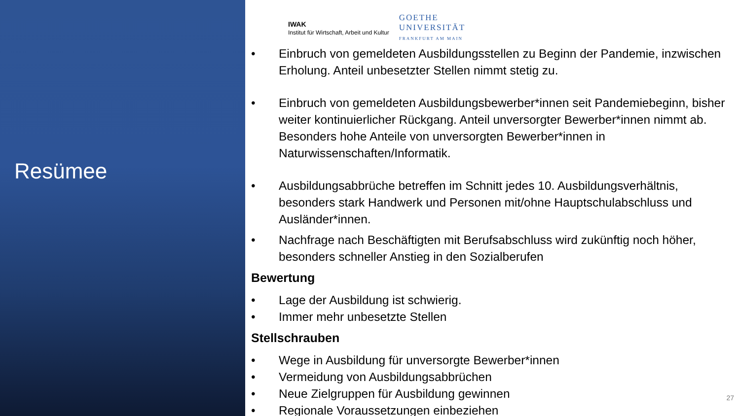Resümee
IWAK
Institut für Wirtschaft, Arbeit und Kultur
GOETHE
UNIVERSITÄT
FRANKFURT AM MAIN
• Einbruch von gemeldeten Ausbildungsstellen zu Beginn der Pandemie, inzwischen Erholung. Anteil unbesetzter Stellen nimmt stetig zu.
• Einbruch von gemeldeten Ausbildungsbewerber*innen seit Pandemiebeginn, bisher weiter kontinuierlicher Rückgang. Anteil unversorgter Bewerber*innen nimmt ab. Besonders hohe Anteile von unversorgten Bewerber*innen in Naturwissenschaften/Informatik.
• Ausbildungsabbrüche betreffen im Schnitt jedes 10. Ausbildungsverhältnis, besonders stark Handwerk und Personen mit/ohne Hauptschulabschluss und Ausländer*innen.
• Nachfrage nach Beschäftigten mit Berufsabschluss wird zukünftig noch höher, besonders schneller Anstieg in den Sozialberufen
Bewertung
• Lage der Ausbildung ist schwierig.
• Immer mehr unbesetzte Stellen
Stellschrauben
• Wege in Ausbildung für unversorgte Bewerber*innen
• Vermeidung von Ausbildungsabbrüchen
• Neue Zielgruppen für Ausbildung gewinnen
• Regionale Voraussetzungen einbeziehen
27